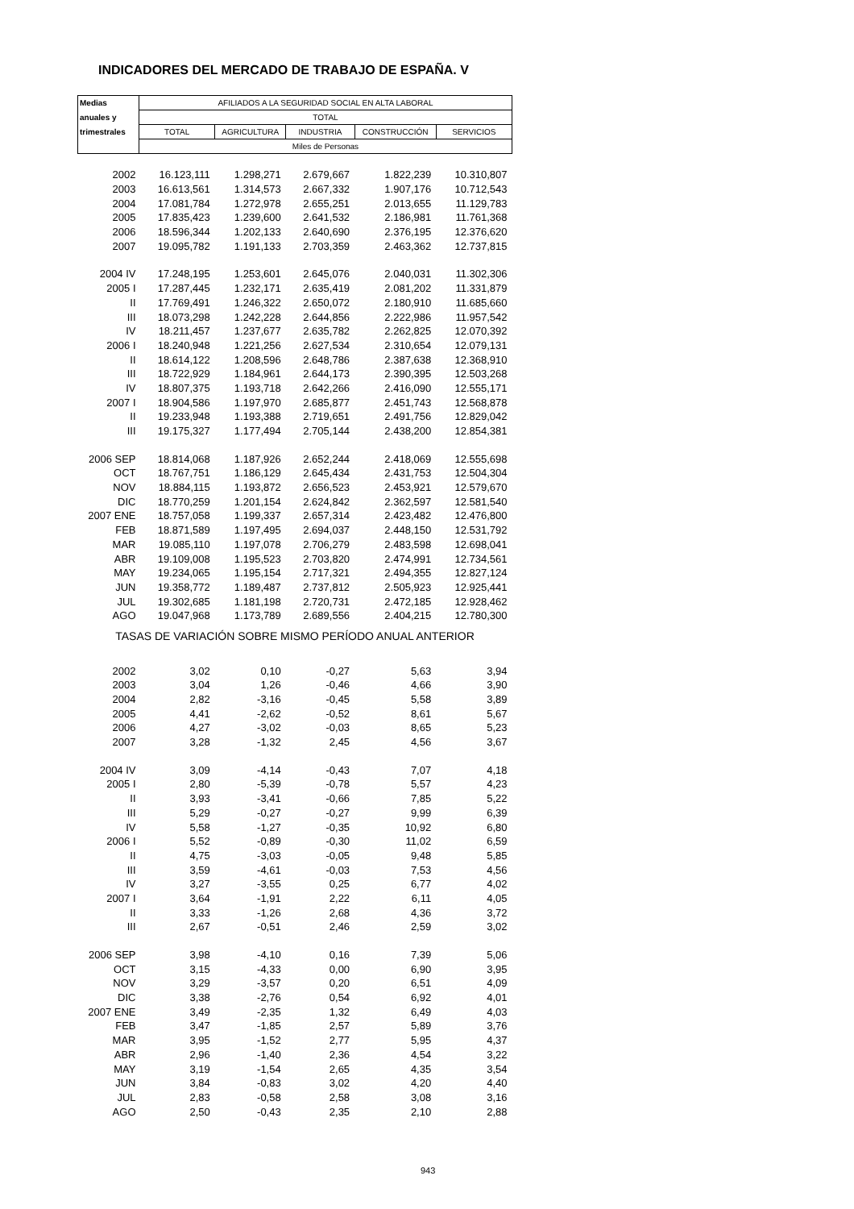INDICADORES DEL MERCADO DE TRABAJO DE ESPAÑA. V
| Medias | AFILIADOS A LA SEGURIDAD SOCIAL EN ALTA LABORAL | | | | |
| anuales y | TOTAL | | | | |
| trimestrales | TOTAL | AGRICULTURA | INDUSTRIA | CONSTRUCCIÓN | SERVICIOS |
| | Miles de Personas | | | | |
| 2002 | 16.123,111 | 1.298,271 | 2.679,667 | 1.822,239 | 10.310,807 |
| 2003 | 16.613,561 | 1.314,573 | 2.667,332 | 1.907,176 | 10.712,543 |
| 2004 | 17.081,784 | 1.272,978 | 2.655,251 | 2.013,655 | 11.129,783 |
| 2005 | 17.835,423 | 1.239,600 | 2.641,532 | 2.186,981 | 11.761,368 |
| 2006 | 18.596,344 | 1.202,133 | 2.640,690 | 2.376,195 | 12.376,620 |
| 2007 | 19.095,782 | 1.191,133 | 2.703,359 | 2.463,362 | 12.737,815 |
| 2004 IV | 17.248,195 | 1.253,601 | 2.645,076 | 2.040,031 | 11.302,306 |
| 2005 I | 17.287,445 | 1.232,171 | 2.635,419 | 2.081,202 | 11.331,879 |
| II | 17.769,491 | 1.246,322 | 2.650,072 | 2.180,910 | 11.685,660 |
| III | 18.073,298 | 1.242,228 | 2.644,856 | 2.222,986 | 11.957,542 |
| IV | 18.211,457 | 1.237,677 | 2.635,782 | 2.262,825 | 12.070,392 |
| 2006 I | 18.240,948 | 1.221,256 | 2.627,534 | 2.310,654 | 12.079,131 |
| II | 18.614,122 | 1.208,596 | 2.648,786 | 2.387,638 | 12.368,910 |
| III | 18.722,929 | 1.184,961 | 2.644,173 | 2.390,395 | 12.503,268 |
| IV | 18.807,375 | 1.193,718 | 2.642,266 | 2.416,090 | 12.555,171 |
| 2007 I | 18.904,586 | 1.197,970 | 2.685,877 | 2.451,743 | 12.568,878 |
| II | 19.233,948 | 1.193,388 | 2.719,651 | 2.491,756 | 12.829,042 |
| III | 19.175,327 | 1.177,494 | 2.705,144 | 2.438,200 | 12.854,381 |
| 2006 SEP | 18.814,068 | 1.187,926 | 2.652,244 | 2.418,069 | 12.555,698 |
| OCT | 18.767,751 | 1.186,129 | 2.645,434 | 2.431,753 | 12.504,304 |
| NOV | 18.884,115 | 1.193,872 | 2.656,523 | 2.453,921 | 12.579,670 |
| DIC | 18.770,259 | 1.201,154 | 2.624,842 | 2.362,597 | 12.581,540 |
| 2007 ENE | 18.757,058 | 1.199,337 | 2.657,314 | 2.423,482 | 12.476,800 |
| FEB | 18.871,589 | 1.197,495 | 2.694,037 | 2.448,150 | 12.531,792 |
| MAR | 19.085,110 | 1.197,078 | 2.706,279 | 2.483,598 | 12.698,041 |
| ABR | 19.109,008 | 1.195,523 | 2.703,820 | 2.474,991 | 12.734,561 |
| MAY | 19.234,065 | 1.195,154 | 2.717,321 | 2.494,355 | 12.827,124 |
| JUN | 19.358,772 | 1.189,487 | 2.737,812 | 2.505,923 | 12.925,441 |
| JUL | 19.302,685 | 1.181,198 | 2.720,731 | 2.472,185 | 12.928,462 |
| AGO | 19.047,968 | 1.173,789 | 2.689,556 | 2.404,215 | 12.780,300 |
| TASAS DE VARIACIÓN SOBRE MISMO PERÍODO ANUAL ANTERIOR | | | | | |
| 2002 | 3,02 | 0,10 | -0,27 | 5,63 | 3,94 |
| 2003 | 3,04 | 1,26 | -0,46 | 4,66 | 3,90 |
| 2004 | 2,82 | -3,16 | -0,45 | 5,58 | 3,89 |
| 2005 | 4,41 | -2,62 | -0,52 | 8,61 | 5,67 |
| 2006 | 4,27 | -3,02 | -0,03 | 8,65 | 5,23 |
| 2007 | 3,28 | -1,32 | 2,45 | 4,56 | 3,67 |
| 2004 IV | 3,09 | -4,14 | -0,43 | 7,07 | 4,18 |
| 2005 I | 2,80 | -5,39 | -0,78 | 5,57 | 4,23 |
| II | 3,93 | -3,41 | -0,66 | 7,85 | 5,22 |
| III | 5,29 | -0,27 | -0,27 | 9,99 | 6,39 |
| IV | 5,58 | -1,27 | -0,35 | 10,92 | 6,80 |
| 2006 I | 5,52 | -0,89 | -0,30 | 11,02 | 6,59 |
| II | 4,75 | -3,03 | -0,05 | 9,48 | 5,85 |
| III | 3,59 | -4,61 | -0,03 | 7,53 | 4,56 |
| IV | 3,27 | -3,55 | 0,25 | 6,77 | 4,02 |
| 2007 I | 3,64 | -1,91 | 2,22 | 6,11 | 4,05 |
| II | 3,33 | -1,26 | 2,68 | 4,36 | 3,72 |
| III | 2,67 | -0,51 | 2,46 | 2,59 | 3,02 |
| 2006 SEP | 3,98 | -4,10 | 0,16 | 7,39 | 5,06 |
| OCT | 3,15 | -4,33 | 0,00 | 6,90 | 3,95 |
| NOV | 3,29 | -3,57 | 0,20 | 6,51 | 4,09 |
| DIC | 3,38 | -2,76 | 0,54 | 6,92 | 4,01 |
| 2007 ENE | 3,49 | -2,35 | 1,32 | 6,49 | 4,03 |
| FEB | 3,47 | -1,85 | 2,57 | 5,89 | 3,76 |
| MAR | 3,95 | -1,52 | 2,77 | 5,95 | 4,37 |
| ABR | 2,96 | -1,40 | 2,36 | 4,54 | 3,22 |
| MAY | 3,19 | -1,54 | 2,65 | 4,35 | 3,54 |
| JUN | 3,84 | -0,83 | 3,02 | 4,20 | 4,40 |
| JUL | 2,83 | -0,58 | 2,58 | 3,08 | 3,16 |
| AGO | 2,50 | -0,43 | 2,35 | 2,10 | 2,88 |
943